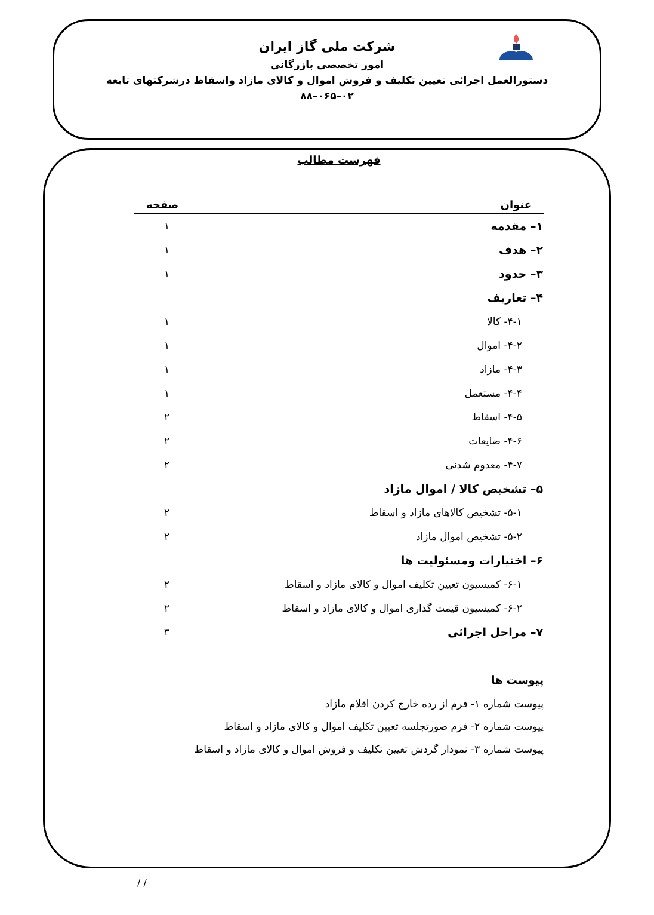شرکت ملی گاز ایران
امور تخصصی بازرگانی
دستورالعمل اجرائی تعیین تکلیف و فروش اموال و کالای مازاد واسقاط درشرکتهای تابعه
۰۲–۰۶۵–۸۸
فهرست مطالب
| عنوان | صفحه |
| --- | --- |
| ۱– مقدمه | ۱ |
| ۲– هدف | ۱ |
| ۳– حدود | ۱ |
| ۴– تعاریف | |
| ۴-۱- کالا | ۱ |
| ۴-۲- اموال | ۱ |
| ۴-۳- مازاد | ۱ |
| ۴-۴- مستعمل | ۱ |
| ۴-۵- اسقاط | ۲ |
| ۴-۶- ضایعات | ۲ |
| ۴-۷- معدوم شدنی | ۲ |
| ۵– تشخیص کالا / اموال مازاد | |
| ۵-۱- تشخیص کالاهای مازاد و اسقاط | ۲ |
| ۵-۲- تشخیص اموال مازاد | ۲ |
| ۶– اختیارات ومسئولیت ها | |
| ۶-۱- کمیسیون تعیین تکلیف اموال و کالای مازاد و اسقاط | ۲ |
| ۶-۲- کمیسیون قیمت گذاری اموال و کالای مازاد و اسقاط | ۲ |
| ۷– مراحل اجرائی | ۳ |
پیوست ها
پیوست شماره ۱- فرم از رده خارج کردن اقلام مازاد
پیوست شماره ۲- فرم صورتجلسه تعیین تکلیف اموال و کالای مازاد و اسقاط
پیوست شماره ۳- نمودار گردش تعیین تکلیف و فروش اموال و کالای مازاد و اسقاط
/ /